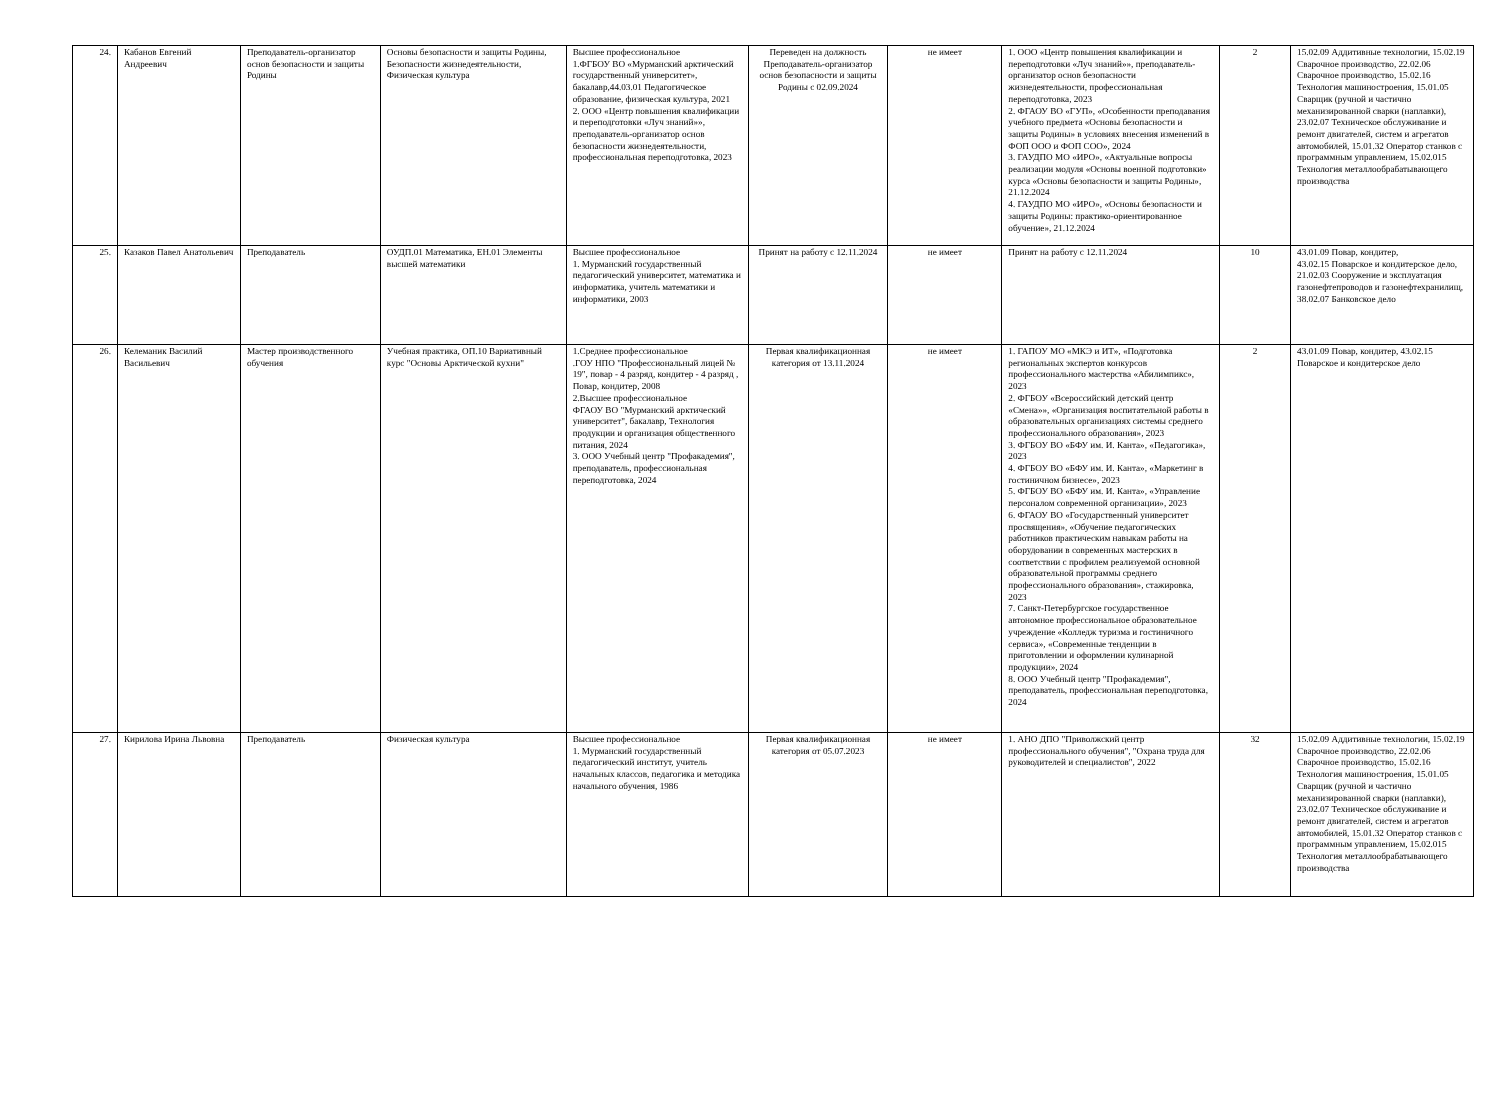| 24. | Кабанов Евгений Андреевич | Преподаватель-организатор основ безопасности и защиты Родины | Основы безопасности и защиты Родины, Безопасности жизнедеятельности, Физическая культура | Высшее профессиональное 1.ФГБОУ ВО «Мурманский арктический государственный университет», бакалавр,44.03.01 Педагогическое образование, физическая культура, 2021 2. ООО «Центр повышения квалификации и переподготовки «Луч знаний»», преподаватель-организатор основ безопасности жизнедеятельности, профессиональная переподготовка, 2023 | Переведен на должность Преподаватель-организатор основ безопасности и защиты Родины с 02.09.2024 | не имеет | 1. ООО «Центр повышения квалификации и переподготовки «Луч знаний»», преподаватель-организатор основ безопасности жизнедеятельности, профессиональная переподготовка, 2023 2. ФГАОУ ВО «ГУП», «Особенности преподавания учебного предмета «Основы безопасности и защиты Родины» в условиях внесения изменений в ФОП ООО и ФОП СОО», 2024 3. ГАУДПО МО «ИРО», «Актуальные вопросы реализации модуля «Основы военной подготовки» курса «Основы безопасности и защиты Родины», 21.12.2024 4. ГАУДПО МО «ИРО», «Основы безопасности и защиты Родины: практико-ориентированное обучение», 21.12.2024 | 2 | 15.02.09 Аддитивные технологии, 15.02.19 Сварочное производство, 22.02.06 Сварочное производство, 15.02.16 Технология машиностроения, 15.01.05 Сварщик (ручной и частично механизированной сварки (наплавки), 23.02.07 Техническое обслуживание и ремонт двигателей, систем и агрегатов автомобилей, 15.01.32 Оператор станков с программным управлением, 15.02.015 Технология металлообрабатывающего производства |
| 25. | Казаков Павел Анатольевич | Преподаватель | ОУДП.01 Математика, ЕН.01 Элементы высшей математики | Высшее профессиональное 1. Мурманский государственный педагогический университет, математика и информатика, учитель математики и информатики, 2003 | Принят на работу с 12.11.2024 | не имеет | Принят на работу с 12.11.2024 | 10 | 43.01.09 Повар, кондитер, 43.02.15 Поварское и кондитерское дело, 21.02.03 Сооружение и эксплуатация газонефтепроводов и газонефтехранилищ, 38.02.07 Банковское дело |
| 26. | Келеманик Василий Васильевич | Мастер производственного обучения | Учебная практика, ОП.10 Вариативный курс "Основы Арктической кухни" | 1.Среднее профессиональное .ГОУ НПО "Профессиональный лицей № 19", повар - 4 разряд, кондитер - 4 разряд , Повар, кондитер, 2008 2.Высшее профессиональное ФГАОУ ВО "Мурманский арктический университет", бакалавр, Технология продукции и организация общественного питания, 2024 3. ООО Учебный центр "Профакадемия", преподаватель, профессиональная переподготовка, 2024 | Первая квалификационная категория от 13.11.2024 | не имеет | 1. ГАПОУ МО «МКЭ и ИТ», «Подготовка региональных экспертов конкурсов профессионального мастерства «Абилимпикс», 2023 2. ФГБОУ «Всероссийский детский центр «Смена»», «Организация воспитательной работы в образовательных организациях системы среднего профессионального образования», 2023 3. ФГБОУ ВО «БФУ им. И. Канта», «Педагогика», 2023 4. ФГБОУ ВО «БФУ им. И. Канта», «Маркетинг в гостиничном бизнесе», 2023 5. ФГБОУ ВО «БФУ им. И. Канта», «Управление персоналом современной организации», 2023 6. ФГАОУ ВО «Государственный университет просвящения», «Обучение педагогических работников практическим навыкам работы на оборудовании в современных мастерских в соответствии с профилем реализуемой основной образовательной программы среднего профессионального образования», стажировка, 2023 7. Санкт-Петербургское государственное автономное профессиональное образовательное учреждение «Колледж туризма и гостиничного сервиса», «Современные тенденции в приготовлении и оформлении кулинарной продукции», 2024 8. ООО Учебный центр "Профакадемия", преподаватель, профессиональная переподготовка, 2024 | 2 | 43.01.09 Повар, кондитер, 43.02.15 Поварское и кондитерское дело |
| 27. | Кирилова Ирина Львовна | Преподаватель | Физическая культура | Высшее профессиональное 1. Мурманский государственный педагогический институт, учитель начальных классов, педагогика и методика начального обучения, 1986 | Первая квалификационная категория от 05.07.2023 | не имеет | 1. АНО ДПО "Приволжский центр профессионального обучения", "Охрана труда для руководителей и специалистов", 2022 | 32 | 15.02.09 Аддитивные технологии, 15.02.19 Сварочное производство, 22.02.06 Сварочное производство, 15.02.16 Технология машиностроения, 15.01.05 Сварщик (ручной и частично механизированной сварки (наплавки), 23.02.07 Техническое обслуживание и ремонт двигателей, систем и агрегатов автомобилей, 15.01.32 Оператор станков с программным управлением, 15.02.015 Технология металлообрабатывающего производства |